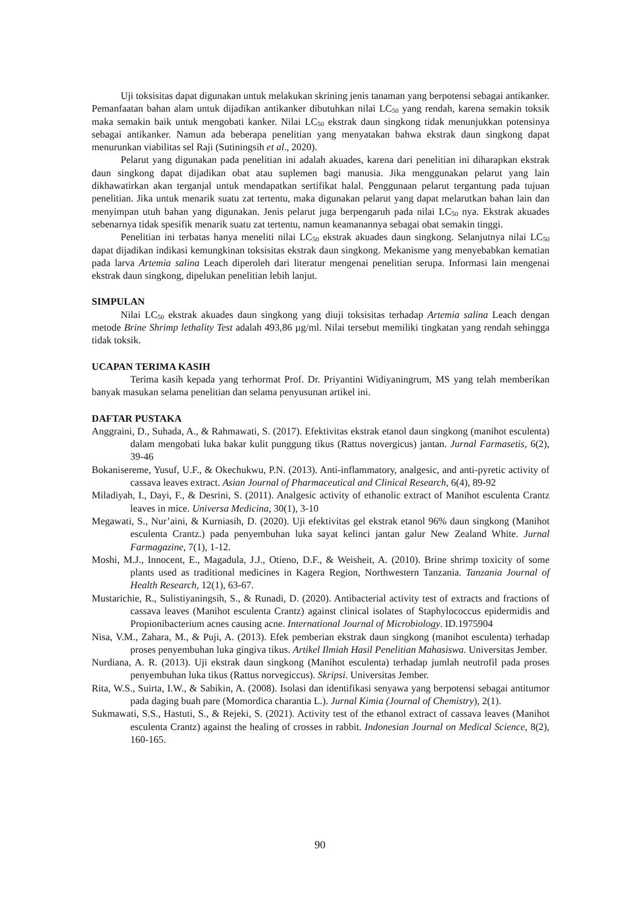Uji toksisitas dapat digunakan untuk melakukan skrining jenis tanaman yang berpotensi sebagai antikanker. Pemanfaatan bahan alam untuk dijadikan antikanker dibutuhkan nilai LC<sub>50</sub> yang rendah, karena semakin toksik maka semakin baik untuk mengobati kanker. Nilai LC<sub>50</sub> ekstrak daun singkong tidak menunjukkan potensinya sebagai antikanker. Namun ada beberapa penelitian yang menyatakan bahwa ekstrak daun singkong dapat menurunkan viabilitas sel Raji (Sutiningsih et al., 2020).
Pelarut yang digunakan pada penelitian ini adalah akuades, karena dari penelitian ini diharapkan ekstrak daun singkong dapat dijadikan obat atau suplemen bagi manusia. Jika menggunakan pelarut yang lain dikhawatirkan akan terganjal untuk mendapatkan sertifikat halal. Penggunaan pelarut tergantung pada tujuan penelitian. Jika untuk menarik suatu zat tertentu, maka digunakan pelarut yang dapat melarutkan bahan lain dan menyimpan utuh bahan yang digunakan. Jenis pelarut juga berpengaruh pada nilai LC<sub>50</sub> nya. Ekstrak akuades sebenarnya tidak spesifik menarik suatu zat tertentu, namun keamanannya sebagai obat semakin tinggi.
Penelitian ini terbatas hanya meneliti nilai LC<sub>50</sub> ekstrak akuades daun singkong. Selanjutnya nilai LC<sub>50</sub> dapat dijadikan indikasi kemungkinan toksisitas ekstrak daun singkong. Mekanisme yang menyebabkan kematian pada larva Artemia salina Leach diperoleh dari literatur mengenai penelitian serupa. Informasi lain mengenai ekstrak daun singkong, dipelukan penelitian lebih lanjut.
SIMPULAN
Nilai LC<sub>50</sub> ekstrak akuades daun singkong yang diuji toksisitas terhadap Artemia salina Leach dengan metode Brine Shrimp lethality Test adalah 493,86 µg/ml. Nilai tersebut memiliki tingkatan yang rendah sehingga tidak toksik.
UCAPAN TERIMA KASIH
Terima kasih kepada yang terhormat Prof. Dr. Priyantini Widiyaningrum, MS yang telah memberikan banyak masukan selama penelitian dan selama penyusunan artikel ini.
DAFTAR PUSTAKA
Anggraini, D., Suhada, A., & Rahmawati, S. (2017). Efektivitas ekstrak etanol daun singkong (manihot esculenta) dalam mengobati luka bakar kulit punggung tikus (Rattus novergicus) jantan. Jurnal Farmasetis, 6(2), 39-46
Bokanisereme, Yusuf, U.F., & Okechukwu, P.N. (2013). Anti-inflammatory, analgesic, and anti-pyretic activity of cassava leaves extract. Asian Journal of Pharmaceutical and Clinical Research, 6(4), 89-92
Miladiyah, I., Dayi, F., & Desrini, S. (2011). Analgesic activity of ethanolic extract of Manihot esculenta Crantz leaves in mice. Universa Medicina, 30(1), 3-10
Megawati, S., Nur’aini, & Kurniasih, D. (2020). Uji efektivitas gel ekstrak etanol 96% daun singkong (Manihot esculenta Crantz.) pada penyembuhan luka sayat kelinci jantan galur New Zealand White. Jurnal Farmagazine, 7(1), 1-12.
Moshi, M.J., Innocent, E., Magadula, J.J., Otieno, D.F., & Weisheit, A. (2010). Brine shrimp toxicity of some plants used as traditional medicines in Kagera Region, Northwestern Tanzania. Tanzania Journal of Health Research, 12(1), 63-67.
Mustarichie, R., Sulistiyaningsih, S., & Runadi, D. (2020). Antibacterial activity test of extracts and fractions of cassava leaves (Manihot esculenta Crantz) against clinical isolates of Staphylococcus epidermidis and Propionibacterium acnes causing acne. International Journal of Microbiology. ID.1975904
Nisa, V.M., Zahara, M., & Puji, A. (2013). Efek pemberian ekstrak daun singkong (manihot esculenta) terhadap proses penyembuhan luka gingiva tikus. Artikel Ilmiah Hasil Penelitian Mahasiswa. Universitas Jember.
Nurdiana, A. R. (2013). Uji ekstrak daun singkong (Manihot esculenta) terhadap jumlah neutrofil pada proses penyembuhan luka tikus (Rattus norvegiccus). Skripsi. Universitas Jember.
Rita, W.S., Suirta, I.W., & Sabikin, A. (2008). Isolasi dan identifikasi senyawa yang berpotensi sebagai antitumor pada daging buah pare (Momordica charantia L.). Jurnal Kimia (Journal of Chemistry), 2(1).
Sukmawati, S.S., Hastuti, S., & Rejeki, S. (2021). Activity test of the ethanol extract of cassava leaves (Manihot esculenta Crantz) against the healing of crosses in rabbit. Indonesian Journal on Medical Science, 8(2), 160-165.
90